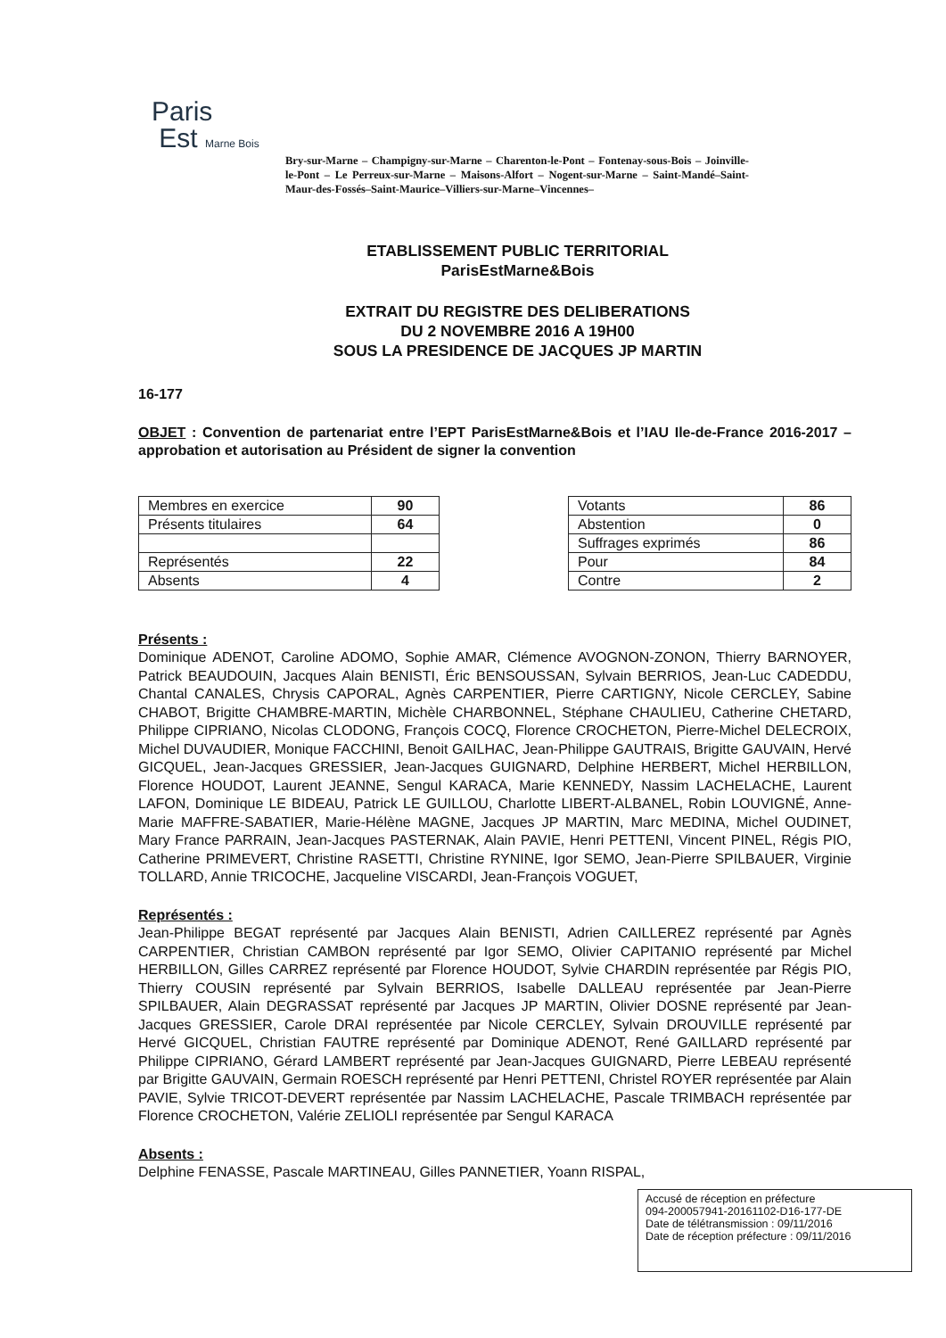Paris
Est Marne Bois
Bry-sur-Marne – Champigny-sur-Marne – Charenton-le-Pont – Fontenay-sous-Bois – Joinville-le-Pont – Le Perreux-sur-Marne – Maisons-Alfort – Nogent-sur-Marne – Saint-Mandé–Saint-Maur-des-Fossés–Saint-Maurice–Villiers-sur-Marne–Vincennes–
ETABLISSEMENT PUBLIC TERRITORIAL
ParisEstMarne&Bois
EXTRAIT DU REGISTRE DES DELIBERATIONS
DU 2 NOVEMBRE 2016 A 19H00
SOUS LA PRESIDENCE DE JACQUES JP MARTIN
16-177
OBJET : Convention de partenariat entre l’EPT ParisEstMarne&Bois et l’IAU Ile-de-France 2016-2017 – approbation et autorisation au Président de signer la convention
| Membres en exercice | 90 |
| Présents titulaires | 64 |
| Représentés | 22 |
| Absents | 4 |
| Votants | 86 |
| Abstention | 0 |
| Suffrages exprimés | 86 |
| Pour | 84 |
| Contre | 2 |
Présents :
Dominique ADENOT, Caroline ADOMO, Sophie AMAR, Clémence AVOGNON-ZONON, Thierry BARNOYER, Patrick BEAUDOUIN, Jacques Alain BENISTI, Éric BENSOUSSAN, Sylvain BERRIOS, Jean-Luc CADEDDU, Chantal CANALES, Chrysis CAPORAL, Agnès CARPENTIER, Pierre CARTIGNY, Nicole CERCLEY, Sabine CHABOT, Brigitte CHAMBRE-MARTIN, Michèle CHARBONNEL, Stéphane CHAULIEU, Catherine CHETARD, Philippe CIPRIANO, Nicolas CLODONG, François COCQ, Florence CROCHETON, Pierre-Michel DELECROIX, Michel DUVAUDIER, Monique FACCHINI, Benoit GAILHAC, Jean-Philippe GAUTRAIS, Brigitte GAUVAIN, Hervé GICQUEL, Jean-Jacques GRESSIER, Jean-Jacques GUIGNARD, Delphine HERBERT, Michel HERBILLON, Florence HOUDOT, Laurent JEANNE, Sengul KARACA, Marie KENNEDY, Nassim LACHELACHE, Laurent LAFON, Dominique LE BIDEAU, Patrick LE GUILLOU, Charlotte LIBERT-ALBANEL, Robin LOUVIGNÉ, Anne-Marie MAFFRE-SABATIER, Marie-Hélène MAGNE, Jacques JP MARTIN, Marc MEDINA, Michel OUDINET, Mary France PARRAIN, Jean-Jacques PASTERNAK, Alain PAVIE, Henri PETTENI, Vincent PINEL, Régis PIO, Catherine PRIMEVERT, Christine RASETTI, Christine RYNINE, Igor SEMO, Jean-Pierre SPILBAUER, Virginie TOLLARD, Annie TRICOCHE, Jacqueline VISCARDI, Jean-François VOGUET,
Représentés :
Jean-Philippe BEGAT représenté par Jacques Alain BENISTI, Adrien CAILLEREZ représenté par Agnès CARPENTIER, Christian CAMBON représenté par Igor SEMO, Olivier CAPITANIO représenté par Michel HERBILLON, Gilles CARREZ représenté par Florence HOUDOT, Sylvie CHARDIN représentée par Régis PIO, Thierry COUSIN représenté par Sylvain BERRIOS, Isabelle DALLEAU représentée par Jean-Pierre SPILBAUER, Alain DEGRASSAT représenté par Jacques JP MARTIN, Olivier DOSNE représenté par Jean-Jacques GRESSIER, Carole DRAI représentée par Nicole CERCLEY, Sylvain DROUVILLE représenté par Hervé GICQUEL, Christian FAUTRE représenté par Dominique ADENOT, René GAILLARD représenté par Philippe CIPRIANO, Gérard LAMBERT représenté par Jean-Jacques GUIGNARD, Pierre LEBEAU représenté par Brigitte GAUVAIN, Germain ROESCH représenté par Henri PETTENI, Christel ROYER représentée par Alain PAVIE, Sylvie TRICOT-DEVERT représentée par Nassim LACHELACHE, Pascale TRIMBACH représentée par Florence CROCHETON, Valérie ZELIOLI représentée par Sengul KARACA
Absents :
Delphine FENASSE, Pascale MARTINEAU, Gilles PANNETIER, Yoann RISPAL,
Accusé de réception en préfecture
094-200057941-20161102-D16-177-DE
Date de télétransmission : 09/11/2016
Date de réception préfecture : 09/11/2016